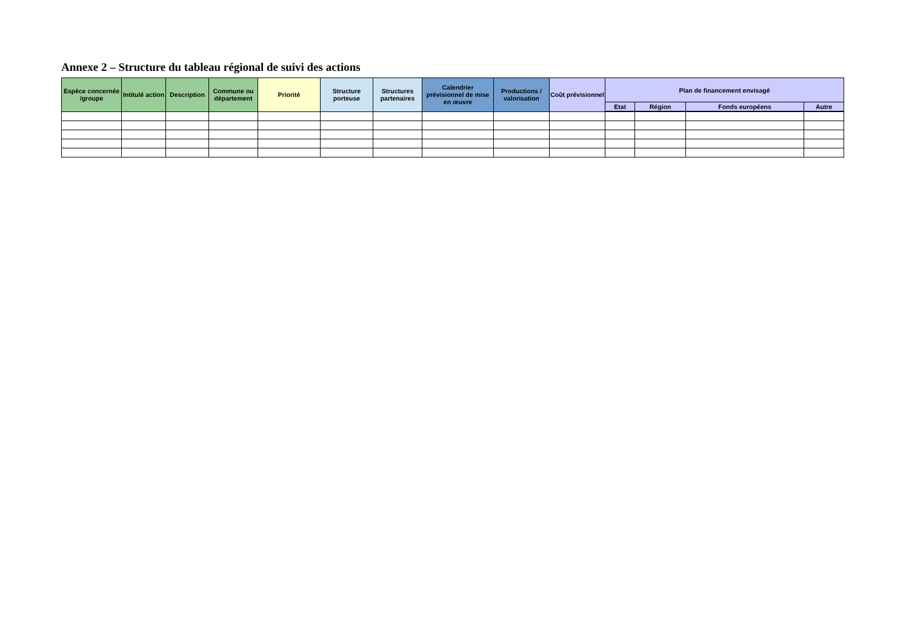Annexe 2 – Structure du tableau régional de suivi des actions
| Espèce concernée /groupe | Intitulé action | Description | Commune ou département | Priorité | Structure porteuse | Structures partenaires | Calendrier prévisionnel de mise en œuvre | Productions / valorisation | Coût prévisionnel | Plan de financement envisagé | | | |
| --- | --- | --- | --- | --- | --- | --- | --- | --- | --- | --- | --- | --- | --- |
| | | | | | | | | | | Etat | Région | Fonds européens | Autre |